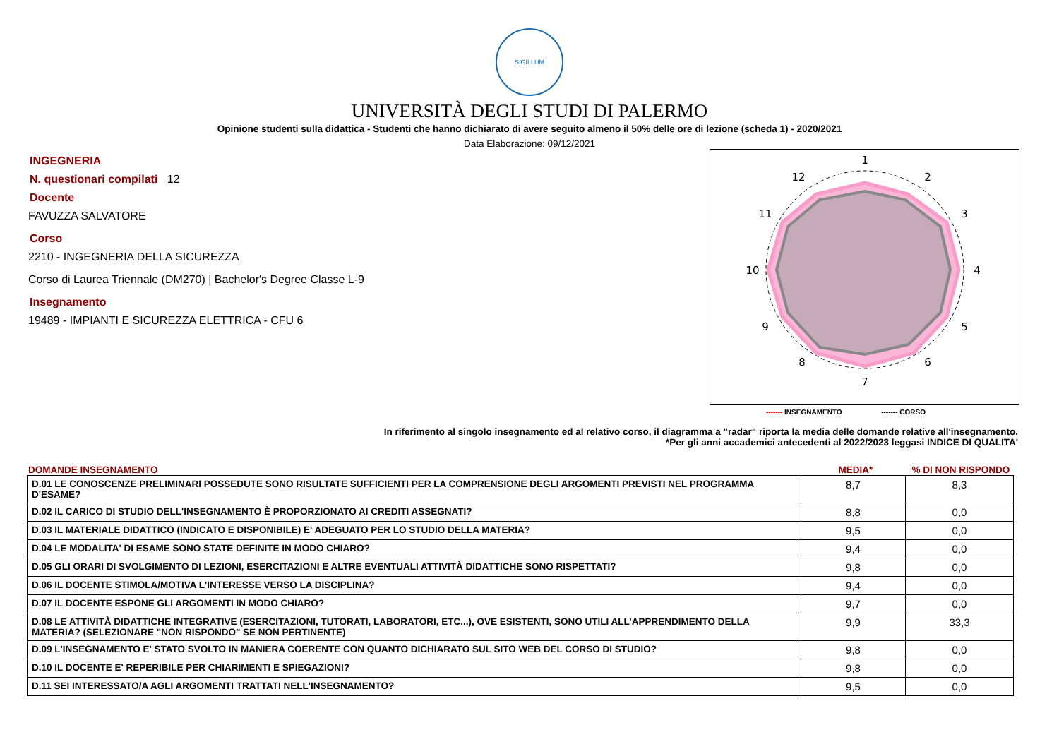SIGILLUM
UNIVERSITÀ DEGLI STUDI DI PALERMO
Opinione studenti sulla didattica - Studenti che hanno dichiarato di avere seguito almeno il 50% delle ore di lezione (scheda 1) - 2020/2021
Data Elaborazione: 09/12/2021
INGEGNERIA
N. questionari compilati 12
Docente
FAVUZZA SALVATORE
Corso
2210 - INGEGNERIA DELLA SICUREZZA
Corso di Laurea Triennale (DM270) | Bachelor's Degree Classe L-9
Insegnamento
19489 - IMPIANTI E SICUREZZA ELETTRICA - CFU 6
1
2
3
4
5
6
7
8
9
10
11
12
------- INSEGNAMENTO ------- CORSO
In riferimento al singolo insegnamento ed al relativo corso, il diagramma a "radar" riporta la media delle domande relative all'insegnamento.
*Per gli anni accademici antecedenti al 2022/2023 leggasi INDICE DI QUALITA'
DOMANDE INSEGNAMENTO MEDIA*% DI NON RISPONDO
| D.01 LE CONOSCENZE PRELIMINARI POSSEDUTE SONO RISULTATE SUFFICIENTI PER LA COMPRENSIONE DEGLI ARGOMENTI PREVISTI NEL PROGRAMMA D'ESAME? | 8,7 | 8,3 |
| D.02 IL CARICO DI STUDIO DELL'INSEGNAMENTO È PROPORZIONATO AI CREDITI ASSEGNATI? | 8,8 | 0,0 |
| D.03 IL MATERIALE DIDATTICO (INDICATO E DISPONIBILE) E' ADEGUATO PER LO STUDIO DELLA MATERIA? | 9,5 | 0,0 |
| D.04 LE MODALITA' DI ESAME SONO STATE DEFINITE IN MODO CHIARO? | 9,4 | 0,0 |
| D.05 GLI ORARI DI SVOLGIMENTO DI LEZIONI, ESERCITAZIONI E ALTRE EVENTUALI ATTIVITÀ DIDATTICHE SONO RISPETTATI? | 9,8 | 0,0 |
| D.06 IL DOCENTE STIMOLA/MOTIVA L'INTERESSE VERSO LA DISCIPLINA? | 9,4 | 0,0 |
| D.07 IL DOCENTE ESPONE GLI ARGOMENTI IN MODO CHIARO? | 9,7 | 0,0 |
| D.08 LE ATTIVITÀ DIDATTICHE INTEGRATIVE (ESERCITAZIONI, TUTORATI, LABORATORI, ETC...), OVE ESISTENTI, SONO UTILI ALL’APPRENDIMENTO DELLA MATERIA? (SELEZIONARE "NON RISPONDO" SE NON PERTINENTE) | 9,9 | 33,3 |
| D.09 L'INSEGNAMENTO E' STATO SVOLTO IN MANIERA COERENTE CON QUANTO DICHIARATO SUL SITO WEB DEL CORSO DI STUDIO? | 9,8 | 0,0 |
| D.10 IL DOCENTE E' REPERIBILE PER CHIARIMENTI E SPIEGAZIONI? | 9,8 | 0,0 |
| D.11 SEI INTERESSATO/A AGLI ARGOMENTI TRATTATI NELL'INSEGNAMENTO? | 9,5 | 0,0 |